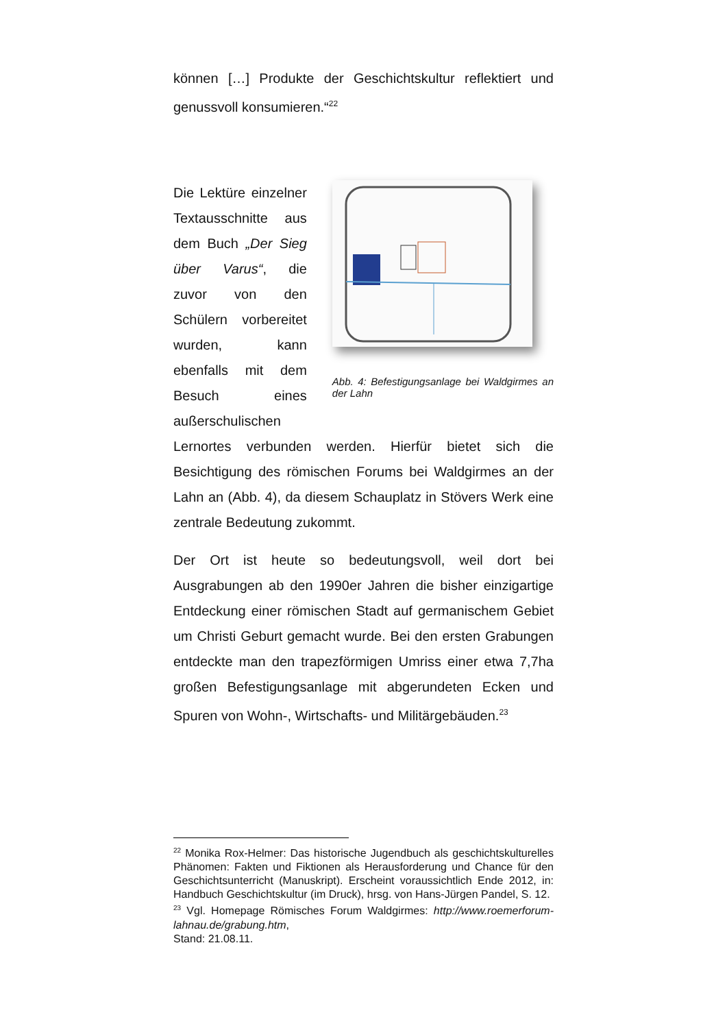können […] Produkte der Geschichtskultur reflektiert und genussvoll konsumieren.“<sup>22</sup>
Die Lektüre einzelner Textausschnitte aus dem Buch „Der Sieg über Varus“, die zuvor von den Schülern vorbereitet wurden, kann ebenfalls mit dem Besuch eines außerschulischen
Abb. 4: Befestigungsanlage bei Waldgirmes an der Lahn
Lernortes verbunden werden. Hierfür bietet sich die Besichtigung des römischen Forums bei Waldgirmes an der Lahn an (Abb. 4), da diesem Schauplatz in Stövers Werk eine zentrale Bedeutung zukommt.
Der Ort ist heute so bedeutungsvoll, weil dort bei Ausgrabungen ab den 1990er Jahren die bisher einzigartige Entdeckung einer römischen Stadt auf germanischem Gebiet um Christi Geburt gemacht wurde. Bei den ersten Grabungen entdeckte man den trapezförmigen Umriss einer etwa 7,7ha großen Befestigungsanlage mit abgerundeten Ecken und Spuren von Wohn-, Wirtschafts- und Militärgebäuden.<sup>23</sup>
<sup>22</sup> Monika Rox-Helmer: Das historische Jugendbuch als geschichtskulturelles Phänomen: Fakten und Fiktionen als Herausforderung und Chance für den Geschichtsunterricht (Manuskript). Erscheint voraussichtlich Ende 2012, in: Handbuch Geschichtskultur (im Druck), hrsg. von Hans-Jürgen Pandel, S. 12.
<sup>23</sup> Vgl. Homepage Römisches Forum Waldgirmes: http://www.roemerforum-lahnau.de/grabung.htm,
Stand: 21.08.11.